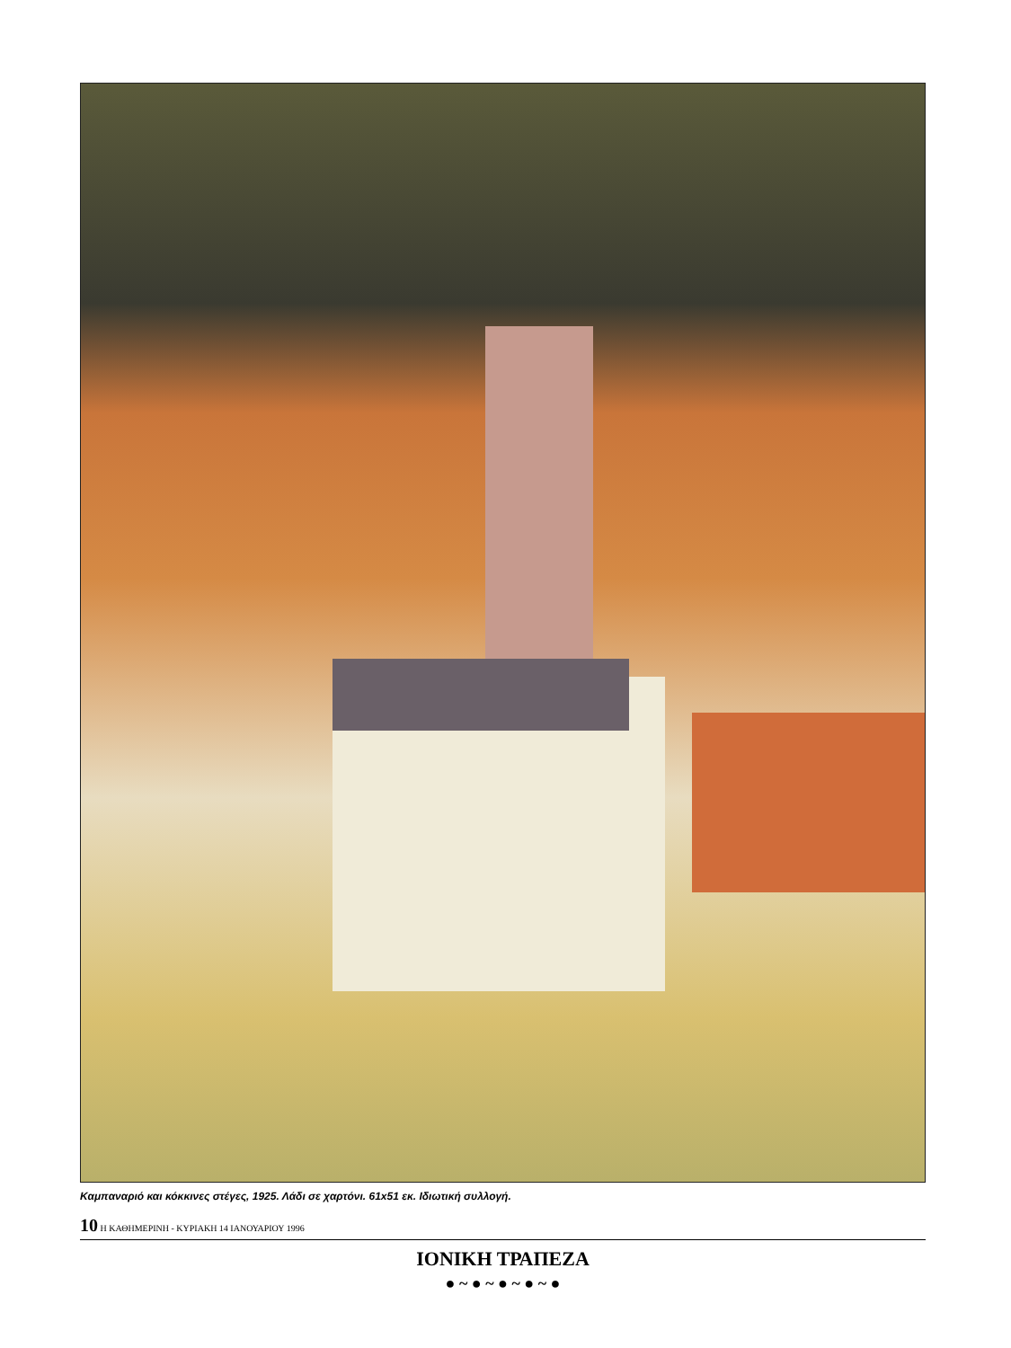Καμπαναριό και κόκκινες στέγες, 1925. Λάδι σε χαρτόνι. 61x51 εκ. Ιδιωτική συλλογή.
10 Η ΚΑΘΗΜΕΡΙΝΗ - ΚΥΡΙΑΚΗ 14 ΙΑΝΟΥΑΡΙΟΥ 1996
ΙΟΝΙΚΗ ΤΡΑΠΕΖΑ
● ~ ● ~ ● ~ ● ~ ●